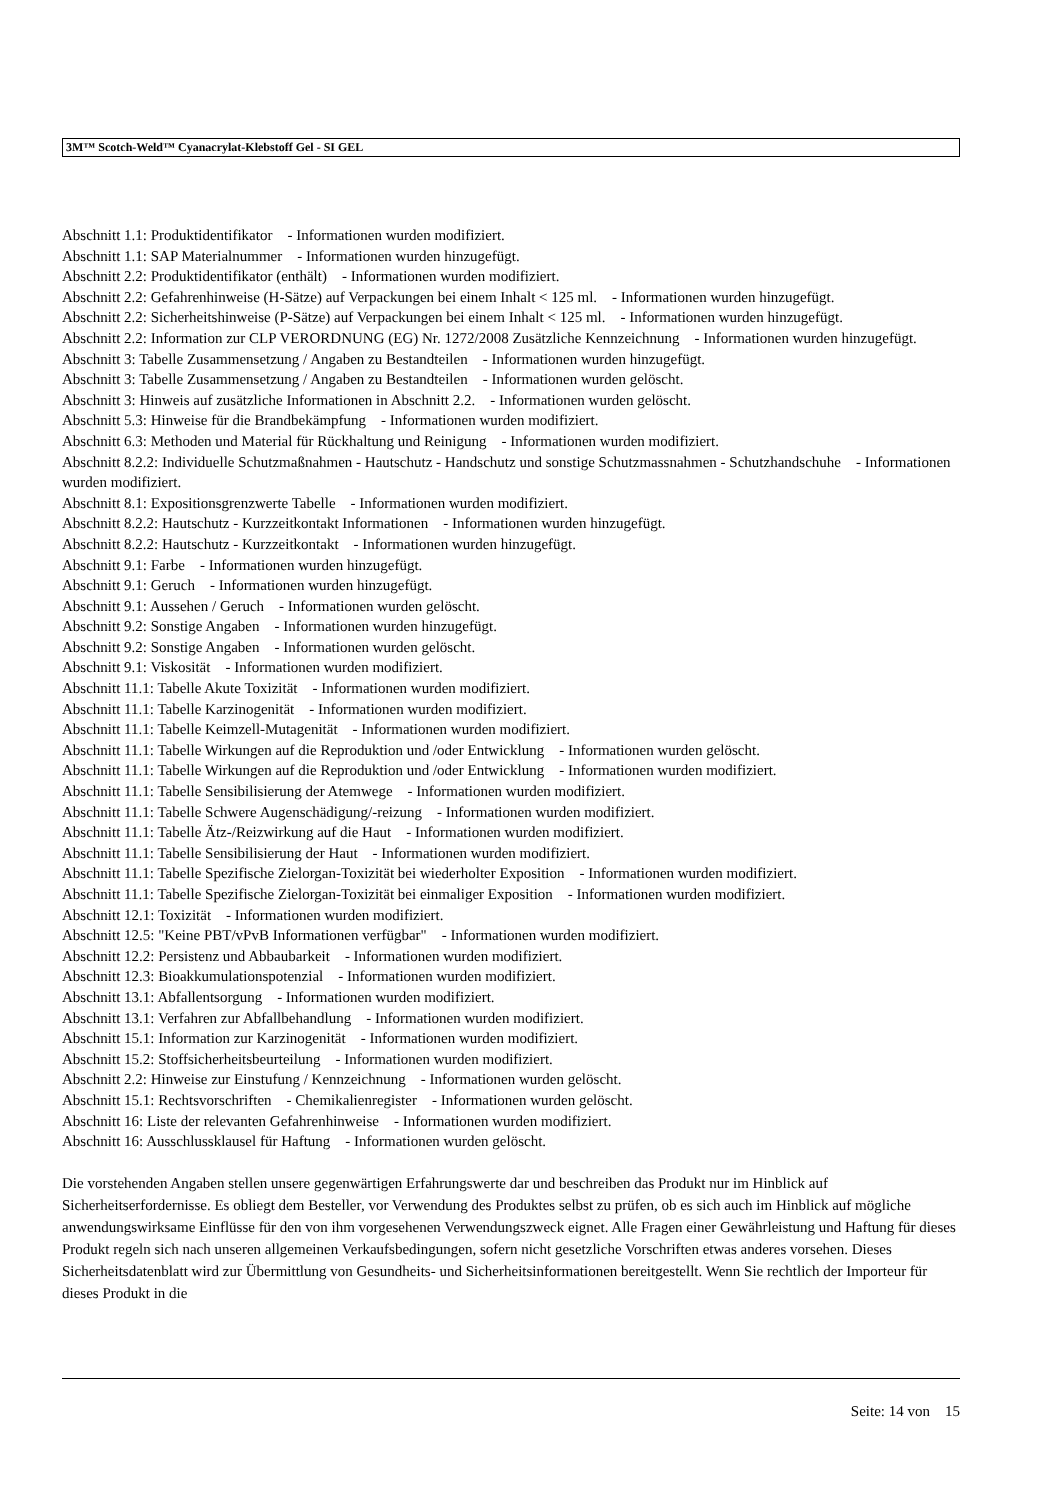3M™ Scotch-Weld™ Cyanacrylat-Klebstoff Gel - SI GEL
Abschnitt 1.1: Produktidentifikator - Informationen wurden modifiziert.
Abschnitt 1.1: SAP Materialnummer - Informationen wurden hinzugefügt.
Abschnitt 2.2: Produktidentifikator (enthält) - Informationen wurden modifiziert.
Abschnitt 2.2: Gefahrenhinweise (H-Sätze) auf Verpackungen bei einem Inhalt < 125 ml. - Informationen wurden hinzugefügt.
Abschnitt 2.2: Sicherheitshinweise (P-Sätze) auf Verpackungen bei einem Inhalt < 125 ml. - Informationen wurden hinzugefügt.
Abschnitt 2.2: Information zur CLP VERORDNUNG (EG) Nr. 1272/2008 Zusätzliche Kennzeichnung - Informationen wurden hinzugefügt.
Abschnitt 3: Tabelle Zusammensetzung / Angaben zu Bestandteilen - Informationen wurden hinzugefügt.
Abschnitt 3: Tabelle Zusammensetzung / Angaben zu Bestandteilen - Informationen wurden gelöscht.
Abschnitt 3: Hinweis auf zusätzliche Informationen in Abschnitt 2.2. - Informationen wurden gelöscht.
Abschnitt 5.3: Hinweise für die Brandbekämpfung - Informationen wurden modifiziert.
Abschnitt 6.3: Methoden und Material für Rückhaltung und Reinigung - Informationen wurden modifiziert.
Abschnitt 8.2.2: Individuelle Schutzmaßnahmen - Hautschutz - Handschutz und sonstige Schutzmassnahmen - Schutzhandschuhe - Informationen wurden modifiziert.
Abschnitt 8.1: Expositionsgrenzwerte Tabelle - Informationen wurden modifiziert.
Abschnitt 8.2.2: Hautschutz - Kurzzeitkontakt Informationen - Informationen wurden hinzugefügt.
Abschnitt 8.2.2: Hautschutz - Kurzzeitkontakt - Informationen wurden hinzugefügt.
Abschnitt 9.1: Farbe - Informationen wurden hinzugefügt.
Abschnitt 9.1: Geruch - Informationen wurden hinzugefügt.
Abschnitt 9.1: Aussehen / Geruch - Informationen wurden gelöscht.
Abschnitt 9.2: Sonstige Angaben - Informationen wurden hinzugefügt.
Abschnitt 9.2: Sonstige Angaben - Informationen wurden gelöscht.
Abschnitt 9.1: Viskosität - Informationen wurden modifiziert.
Abschnitt 11.1: Tabelle Akute Toxizität - Informationen wurden modifiziert.
Abschnitt 11.1: Tabelle Karzinogenität - Informationen wurden modifiziert.
Abschnitt 11.1: Tabelle Keimzell-Mutagenität - Informationen wurden modifiziert.
Abschnitt 11.1: Tabelle Wirkungen auf die Reproduktion und /oder Entwicklung - Informationen wurden gelöscht.
Abschnitt 11.1: Tabelle Wirkungen auf die Reproduktion und /oder Entwicklung - Informationen wurden modifiziert.
Abschnitt 11.1: Tabelle Sensibilisierung der Atemwege - Informationen wurden modifiziert.
Abschnitt 11.1: Tabelle Schwere Augenschädigung/-reizung - Informationen wurden modifiziert.
Abschnitt 11.1: Tabelle Ätz-/Reizwirkung auf die Haut - Informationen wurden modifiziert.
Abschnitt 11.1: Tabelle Sensibilisierung der Haut - Informationen wurden modifiziert.
Abschnitt 11.1: Tabelle Spezifische Zielorgan-Toxizität bei wiederholter Exposition - Informationen wurden modifiziert.
Abschnitt 11.1: Tabelle Spezifische Zielorgan-Toxizität bei einmaliger Exposition - Informationen wurden modifiziert.
Abschnitt 12.1: Toxizität - Informationen wurden modifiziert.
Abschnitt 12.5: "Keine PBT/vPvB Informationen verfügbar" - Informationen wurden modifiziert.
Abschnitt 12.2: Persistenz und Abbaubarkeit - Informationen wurden modifiziert.
Abschnitt 12.3: Bioakkumulationspotenzial - Informationen wurden modifiziert.
Abschnitt 13.1: Abfallentsorgung - Informationen wurden modifiziert.
Abschnitt 13.1: Verfahren zur Abfallbehandlung - Informationen wurden modifiziert.
Abschnitt 15.1: Information zur Karzinogenität - Informationen wurden modifiziert.
Abschnitt 15.2: Stoffsicherheitsbeurteilung - Informationen wurden modifiziert.
Abschnitt 2.2: Hinweise zur Einstufung / Kennzeichnung - Informationen wurden gelöscht.
Abschnitt 15.1: Rechtsvorschriften - Chemikalienregister - Informationen wurden gelöscht.
Abschnitt 16: Liste der relevanten Gefahrenhinweise - Informationen wurden modifiziert.
Abschnitt 16: Ausschlussklausel für Haftung - Informationen wurden gelöscht.
Die vorstehenden Angaben stellen unsere gegenwärtigen Erfahrungswerte dar und beschreiben das Produkt nur im Hinblick auf Sicherheitserfordernisse. Es obliegt dem Besteller, vor Verwendung des Produktes selbst zu prüfen, ob es sich auch im Hinblick auf mögliche anwendungswirksame Einflüsse für den von ihm vorgesehenen Verwendungszweck eignet. Alle Fragen einer Gewährleistung und Haftung für dieses Produkt regeln sich nach unseren allgemeinen Verkaufsbedingungen, sofern nicht gesetzliche Vorschriften etwas anderes vorsehen. Dieses Sicherheitsdatenblatt wird zur Übermittlung von Gesundheits- und Sicherheitsinformationen bereitgestellt. Wenn Sie rechtlich der Importeur für dieses Produkt in die
Seite: 14 von 15